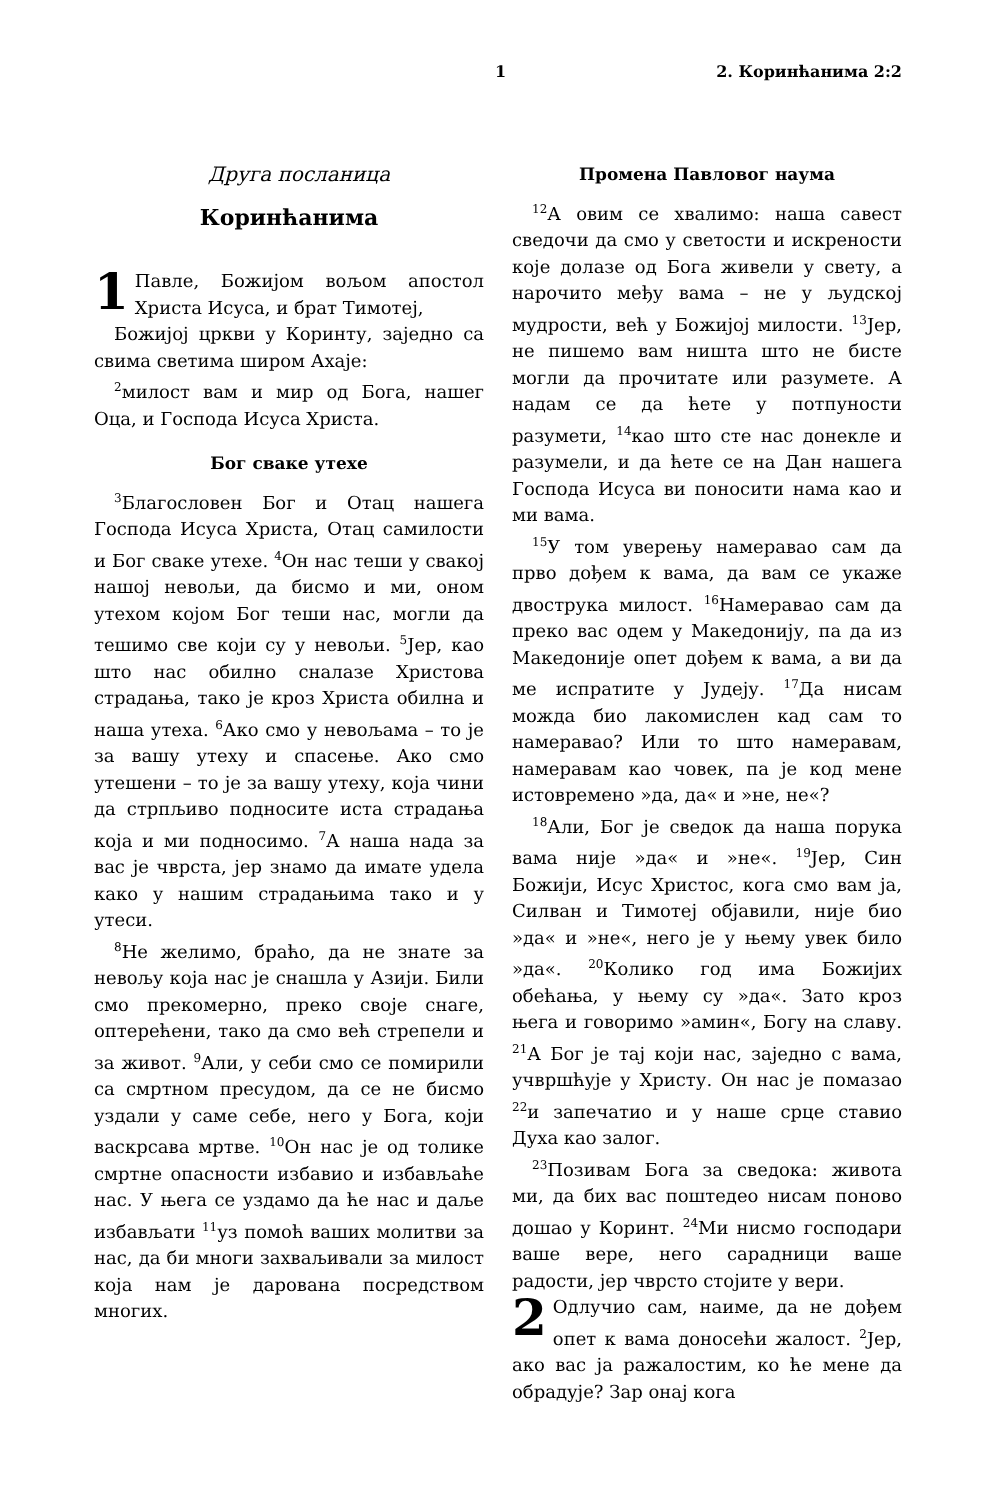1 2. Коринћанима 2:2
Друга посланица
Коринћанима
1 Павле, Божијом вољом апостол Христа Исуса, и брат Тимотеј,
Божијој цркви у Коринту, заједно са свима светима широм Ахаје:
<sup>2</sup> милост вам и мир од Бога, нашег Оца, и Господа Исуса Христа.
Бог сваке утехе
<sup>3</sup> Благословен Бог и Отац нашега Господа Исуса Христа, Отац самилости и Бог сваке утехе. <sup>4</sup>Он нас теши у свакој нашој невољи, да бисмо и ми, оном утехом којом Бог теши нас, могли да тешимо све који су у невољи. <sup>5</sup>Јер, као што нас обилно сналазе Христова страдања, тако је кроз Христа обилна и наша утеха. <sup>6</sup>Ако смо у невољама – то је за вашу утеху и спасење. Ако смо утешени – то је за вашу утеху, која чини да стрпљиво подносите иста страдања која и ми подносимо. <sup>7</sup>А наша нада за вас је чврста, јер знамо да имате удела како у нашим страдањима тако и у утеси.
<sup>8</sup> Не желимо, браћо, да не знате за невољу која нас је снашла у Азији. Били смо прекомерно, преко своје снаге, оптерећени, тако да смо већ стрепели и за живот. <sup>9</sup>Али, у себи смо се помирили са смртном пресудом, да се не бисмо уздали у саме себе, него у Бога, који васкрсава мртве. <sup>10</sup>Он нас је од толике смртне опасности избавио и избављаће нас. У њега се уздамо да ће нас и даље избављати <sup>11</sup>уз помоћ ваших молитви за нас, да би многи захваљивали за милост која нам је дарована посредством многих.
Промена Павловог наума
<sup>12</sup> А овим се хвалимо: наша савест сведочи да смо у светости и искрености које долазе од Бога живели у свету, а нарочито међу вама – не у људској мудрости, већ у Божијој милости. <sup>13</sup>Јер, не пишемо вам ништа што не бисте могли да прочитате или разумете. А надам се да ћете у потпуности разумети, <sup>14</sup>као што сте нас донекле и разумели, и да ћете се на Дан нашега Господа Исуса ви поносити нама као и ми вама.
<sup>15</sup> У том уверењу намеравао сам да прво дођем к вама, да вам се укаже двострука милост. <sup>16</sup>Намеравао сам да преко вас одем у Македонију, па да из Македоније опет дођем к вама, а ви да ме испратите у Јудеју. <sup>17</sup>Да нисам можда био лакомислен кад сам то намеравао? Или то што намеравам, намеравам као човек, па је код мене истовремено »да, да« и »не, не«?
<sup>18</sup> Али, Бог је сведок да наша порука вама није »да« и »не«. <sup>19</sup>Јер, Син Божији, Исус Христос, кога смо вам ја, Силван и Тимотеј објавили, није био »да« и »не«, него је у њему увек било »да«. <sup>20</sup>Колико год има Божијих обећања, у њему су »да«. Зато кроз њега и говоримо »амин«, Богу на славу. <sup>21</sup>А Бог је тај који нас, заједно с вама, учвршћује у Христу. Он нас је помазао <sup>22</sup>и запечатио и у наше срце ставио Духа као залог.
<sup>23</sup> Позивам Бога за сведока: живота ми, да бих вас поштедео нисам поново дошао у Коринт. <sup>24</sup>Ми нисмо господари ваше вере, него сарадници ваше радости, јер чврсто стојите у вери.
2 Одлучио сам, наиме, да не дођем опет к вама доносећи жалост. <sup>2</sup>Јер, ако вас ја ражалостим, ко ће мене да обрадује? Зар онај кога